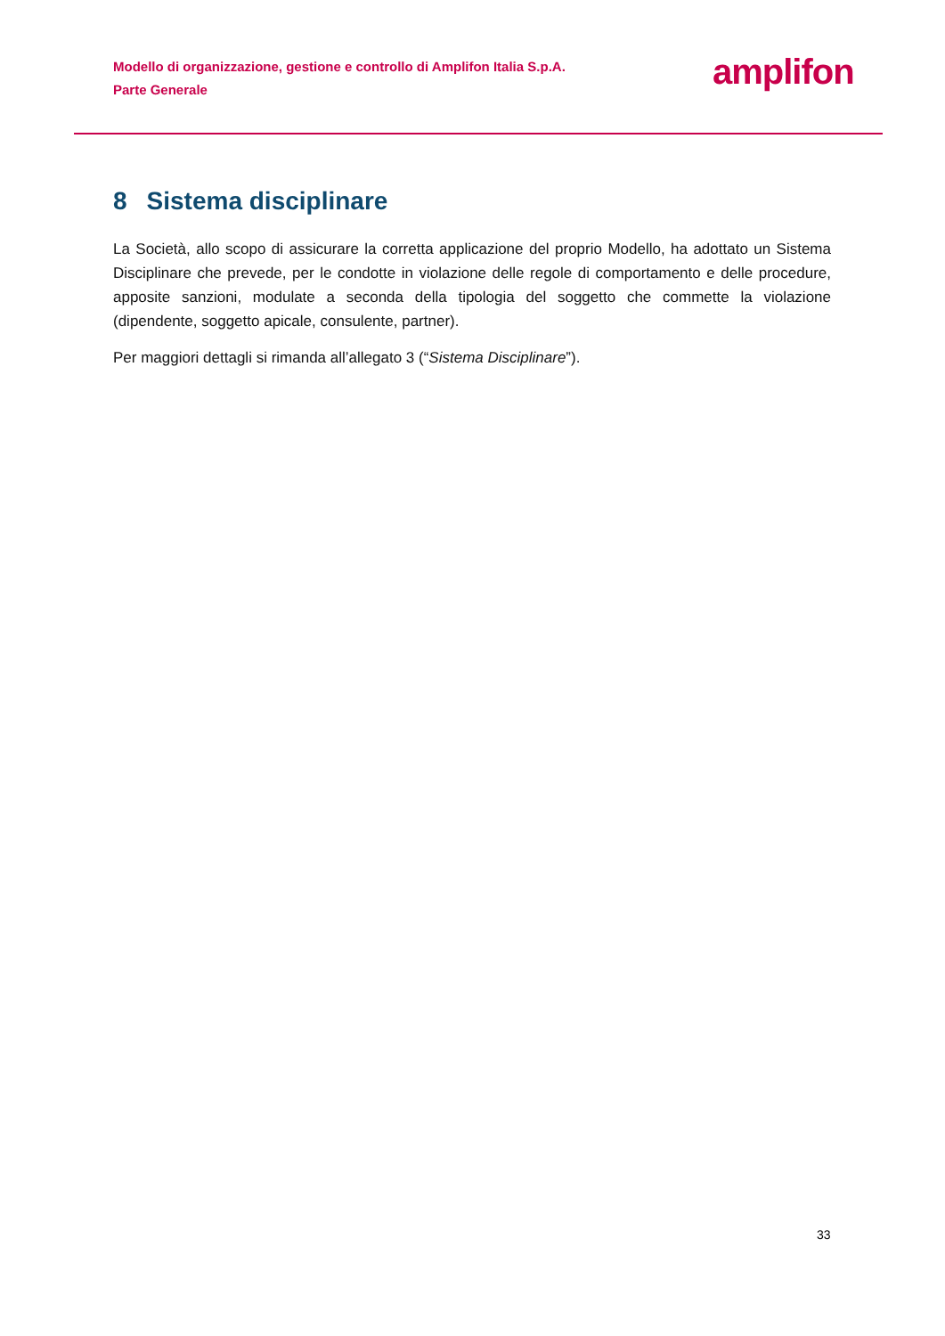Modello di organizzazione, gestione e controllo di Amplifon Italia S.p.A.
Parte Generale
amplifon
8 Sistema disciplinare
La Società, allo scopo di assicurare la corretta applicazione del proprio Modello, ha adottato un Sistema Disciplinare che prevede, per le condotte in violazione delle regole di comportamento e delle procedure, apposite sanzioni, modulate a seconda della tipologia del soggetto che commette la violazione (dipendente, soggetto apicale, consulente, partner).
Per maggiori dettagli si rimanda all’allegato 3 (“Sistema Disciplinare”).
33